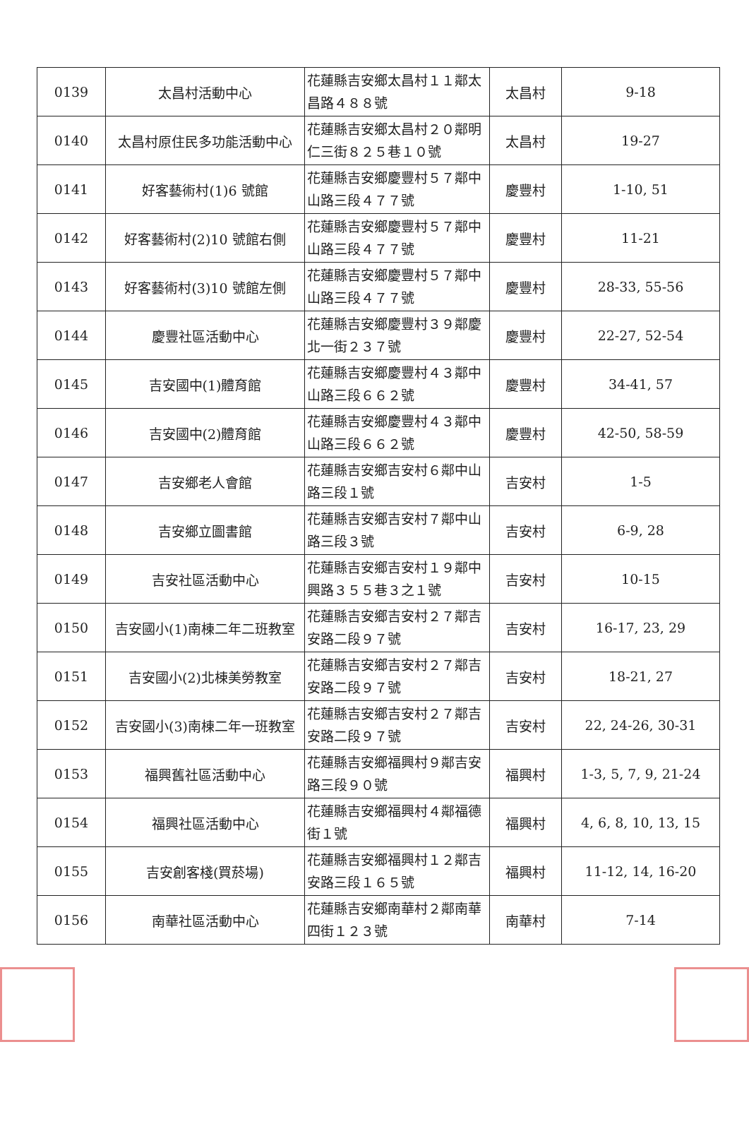| 0139 | 太昌村活動中心 | 花蓮縣吉安鄉太昌村１１鄰太昌路４８８號 | 太昌村 | 9-18 |
| 0140 | 太昌村原住民多功能活動中心 | 花蓮縣吉安鄉太昌村２０鄰明仁三街８２５巷１０號 | 太昌村 | 19-27 |
| 0141 | 好客藝術村(1)6 號館 | 花蓮縣吉安鄉慶豐村５７鄰中山路三段４７７號 | 慶豐村 | 1-10, 51 |
| 0142 | 好客藝術村(2)10 號館右側 | 花蓮縣吉安鄉慶豐村５７鄰中山路三段４７７號 | 慶豐村 | 11-21 |
| 0143 | 好客藝術村(3)10 號館左側 | 花蓮縣吉安鄉慶豐村５７鄰中山路三段４７７號 | 慶豐村 | 28-33, 55-56 |
| 0144 | 慶豐社區活動中心 | 花蓮縣吉安鄉慶豐村３９鄰慶北一街２３７號 | 慶豐村 | 22-27, 52-54 |
| 0145 | 吉安國中(1)體育館 | 花蓮縣吉安鄉慶豐村４３鄰中山路三段６６２號 | 慶豐村 | 34-41, 57 |
| 0146 | 吉安國中(2)體育館 | 花蓮縣吉安鄉慶豐村４３鄰中山路三段６６２號 | 慶豐村 | 42-50, 58-59 |
| 0147 | 吉安鄉老人會館 | 花蓮縣吉安鄉吉安村６鄰中山路三段１號 | 吉安村 | 1-5 |
| 0148 | 吉安鄉立圖書館 | 花蓮縣吉安鄉吉安村７鄰中山路三段３號 | 吉安村 | 6-9, 28 |
| 0149 | 吉安社區活動中心 | 花蓮縣吉安鄉吉安村１９鄰中興路３５５巷３之１號 | 吉安村 | 10-15 |
| 0150 | 吉安國小(1)南棟二年二班教室 | 花蓮縣吉安鄉吉安村２７鄰吉安路二段９７號 | 吉安村 | 16-17, 23, 29 |
| 0151 | 吉安國小(2)北棟美勞教室 | 花蓮縣吉安鄉吉安村２７鄰吉安路二段９７號 | 吉安村 | 18-21, 27 |
| 0152 | 吉安國小(3)南棟二年一班教室 | 花蓮縣吉安鄉吉安村２７鄰吉安路二段９７號 | 吉安村 | 22, 24-26, 30-31 |
| 0153 | 福興舊社區活動中心 | 花蓮縣吉安鄉福興村９鄰吉安路三段９０號 | 福興村 | 1-3, 5, 7, 9, 21-24 |
| 0154 | 福興社區活動中心 | 花蓮縣吉安鄉福興村４鄰福德街１號 | 福興村 | 4, 6, 8, 10, 13, 15 |
| 0155 | 吉安創客棧(買菸場) | 花蓮縣吉安鄉福興村１２鄰吉安路三段１６５號 | 福興村 | 11-12, 14, 16-20 |
| 0156 | 南華社區活動中心 | 花蓮縣吉安鄉南華村２鄰南華四街１２３號 | 南華村 | 7-14 |